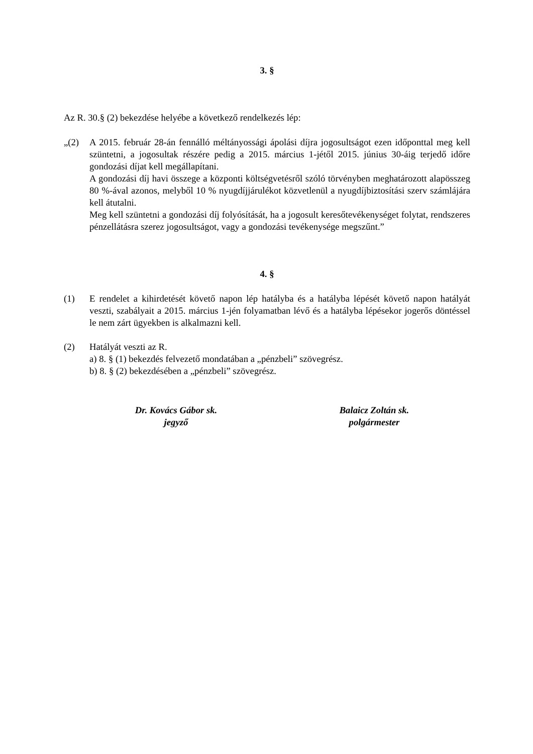3. §
Az R. 30.§ (2) bekezdése helyébe a következő rendelkezés lép:
„(2) A 2015. február 28-án fennálló méltányossági ápolási díjra jogosultságot ezen időponttal meg kell szüntetni, a jogosultak részére pedig a 2015. március 1-jétől 2015. június 30-áig terjedő időre gondozási díjat kell megállapítani.
A gondozási díj havi összege a központi költségvetésről szóló törvényben meghatározott alapösszeg 80 %-ával azonos, melyből 10 % nyugdíjjárulékot közvetlenül a nyugdíjbiztosítási szerv számlájára kell átutalni.
Meg kell szüntetni a gondozási díj folyósítását, ha a jogosult keresőtevékenységet folytat, rendszeres pénzellátásra szerez jogosultságot, vagy a gondozási tevékenysége megszűnt.”
4. §
(1) E rendelet a kihirdetését követő napon lép hatályba és a hatályba lépését követő napon hatályát veszti, szabályait a 2015. március 1-jén folyamatban lévő és a hatályba lépésekor jogerős döntéssel le nem zárt ügyekben is alkalmazni kell.
(2) Hatályát veszti az R.
a) 8. § (1) bekezdés felvezető mondatában a „pénzbeli” szövegrész.
b) 8. § (2) bekezdésében a „pénzbeli” szövegrész.
Dr. Kovács Gábor sk.
jegyző
Balaicz Zoltán sk.
polgármester